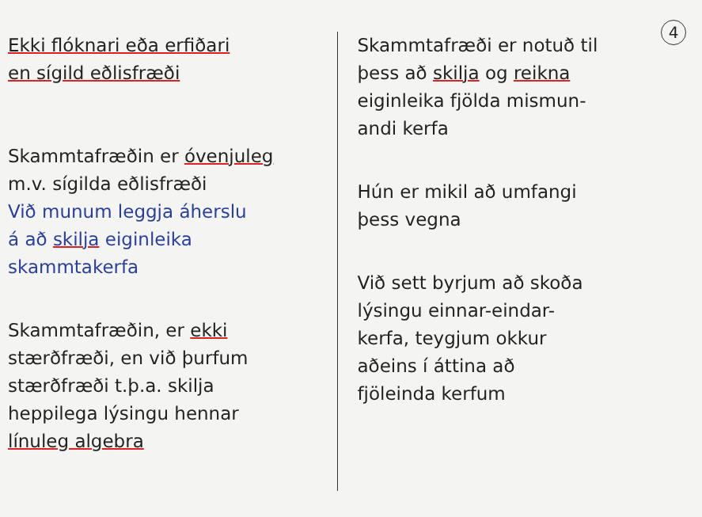4
Ekki flóknari eða erfiðari
en sígild eðlisfræði
Skammtafræðin er óvenjuleg
m.v. sígilda eðlisfræði
Við munum leggja áherslu
á að skilja eiginleika
skammtakerfa
Skammtafræðin, er ekki
stærðfræði, en við þurfum
stærðfræði t.þ.a. skilja
heppilega lýsingu hennar
línuleg algebra
Skammtafræði er notuð til
þess að skilja og reikna
eiginleika fjölda mismun-
andi kerfa
Hún er mikil að umfangi
þess vegna
Við sett byrjum að skoða
lýsingu einnar-eindar-
kerfa, teygjum okkur
aðeins í áttina að
fjöleinda kerfum